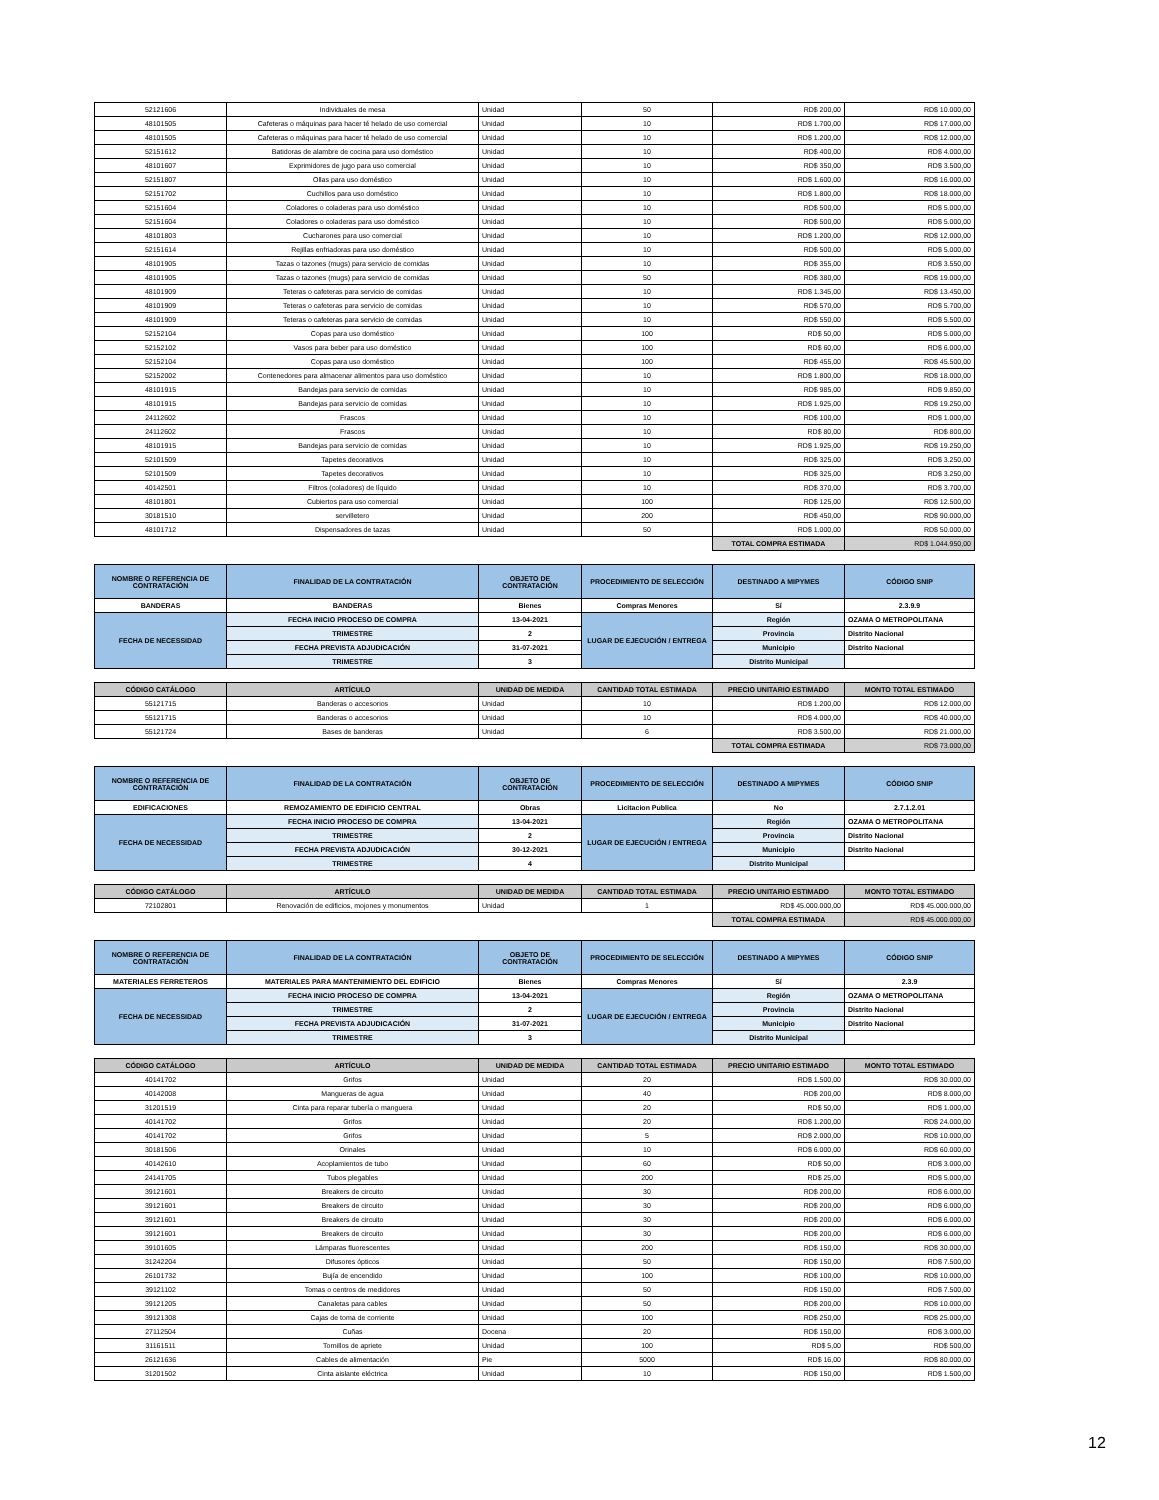| 52121606 | Individuales de mesa | Unidad | 50 | RD$ 200,00 | RD$ 10.000,00 |
| 48101505 | Cafeteras o máquinas para hacer té helado de uso comercial | Unidad | 10 | RD$ 1.700,00 | RD$ 17.000,00 |
| 48101505 | Cafeteras o máquinas para hacer té helado de uso comercial | Unidad | 10 | RD$ 1.200,00 | RD$ 12.000,00 |
| 52151612 | Batidoras de alambre de cocina para uso doméstico | Unidad | 10 | RD$ 400,00 | RD$ 4.000,00 |
| 48101607 | Exprimidores de jugo para uso comercial | Unidad | 10 | RD$ 350,00 | RD$ 3.500,00 |
| 52151807 | Ollas para uso doméstico | Unidad | 10 | RD$ 1.600,00 | RD$ 16.000,00 |
| 52151702 | Cuchillos para uso doméstico | Unidad | 10 | RD$ 1.800,00 | RD$ 18.000,00 |
| 52151604 | Coladores o coladeras para uso doméstico | Unidad | 10 | RD$ 500,00 | RD$ 5.000,00 |
| 52151604 | Coladores o coladeras para uso doméstico | Unidad | 10 | RD$ 500,00 | RD$ 5.000,00 |
| 48101803 | Cucharones para uso comercial | Unidad | 10 | RD$ 1.200,00 | RD$ 12.000,00 |
| 52151614 | Rejillas enfriadoras para uso doméstico | Unidad | 10 | RD$ 500,00 | RD$ 5.000,00 |
| 48101905 | Tazas o tazones (mugs) para servicio de comidas | Unidad | 10 | RD$ 355,00 | RD$ 3.550,00 |
| 48101905 | Tazas o tazones (mugs) para servicio de comidas | Unidad | 50 | RD$ 380,00 | RD$ 19.000,00 |
| 48101909 | Teteras o cafeteras para servicio de comidas | Unidad | 10 | RD$ 1.345,00 | RD$ 13.450,00 |
| 48101909 | Teteras o cafeteras para servicio de comidas | Unidad | 10 | RD$ 570,00 | RD$ 5.700,00 |
| 48101909 | Teteras o cafeteras para servicio de comidas | Unidad | 10 | RD$ 550,00 | RD$ 5.500,00 |
| 52152104 | Copas para uso doméstico | Unidad | 100 | RD$ 50,00 | RD$ 5.000,00 |
| 52152102 | Vasos para beber para uso doméstico | Unidad | 100 | RD$ 60,00 | RD$ 6.000,00 |
| 52152104 | Copas para uso doméstico | Unidad | 100 | RD$ 455,00 | RD$ 45.500,00 |
| 52152002 | Contenedores para almacenar alimentos para uso doméstico | Unidad | 10 | RD$ 1.800,00 | RD$ 18.000,00 |
| 48101915 | Bandejas para servicio de comidas | Unidad | 10 | RD$ 985,00 | RD$ 9.850,00 |
| 48101915 | Bandejas para servicio de comidas | Unidad | 10 | RD$ 1.925,00 | RD$ 19.250,00 |
| 24112602 | Frascos | Unidad | 10 | RD$ 100,00 | RD$ 1.000,00 |
| 24112602 | Frascos | Unidad | 10 | RD$ 80,00 | RD$ 800,00 |
| 48101915 | Bandejas para servicio de comidas | Unidad | 10 | RD$ 1.925,00 | RD$ 19.250,00 |
| 52101509 | Tapetes decorativos | Unidad | 10 | RD$ 325,00 | RD$ 3.250,00 |
| 52101509 | Tapetes decorativos | Unidad | 10 | RD$ 325,00 | RD$ 3.250,00 |
| 40142501 | Filtros (coladores) de líquido | Unidad | 10 | RD$ 370,00 | RD$ 3.700,00 |
| 48101801 | Cubiertos para uso comercial | Unidad | 100 | RD$ 125,00 | RD$ 12.500,00 |
| 30181510 | servilletero | Unidad | 200 | RD$ 450,00 | RD$ 90.000,00 |
| 48101712 | Dispensadores de tazas | Unidad | 50 | RD$ 1.000,00 | RD$ 50.000,00 |
| | | | | TOTAL COMPRA ESTIMADA | RD$ 1.044.950,00 |
| NOMBRE O REFERENCIA DE CONTRATACIÓN | FINALIDAD DE LA CONTRATACIÓN | OBJETO DE CONTRATACIÓN | PROCEDIMIENTO DE SELECCIÓN | DESTINADO A MIPYMES | CÓDIGO SNIP |
| --- | --- | --- | --- | --- | --- |
| BANDERAS | BANDERAS | Bienes | Compras Menores | Sí | 2.3.9.9 |
| FECHA DE NECESSIDAD | FECHA INICIO PROCESO DE COMPRA | 13-04-2021 | LUGAR DE EJECUCIÓN / ENTREGA | Región | OZAMA O METROPOLITANA |
| | TRIMESTRE | 2 | | Provincia | Distrito Nacional |
| | FECHA PREVISTA ADJUDICACIÓN | 31-07-2021 | | Municipio | Distrito Nacional |
| | TRIMESTRE | 3 | | Distrito Municipal | |
| CÓDIGO CATÁLOGO | ARTÍCULO | UNIDAD DE MEDIDA | CANTIDAD TOTAL ESTIMADA | PRECIO UNITARIO ESTIMADO | MONTO TOTAL ESTIMADO |
| --- | --- | --- | --- | --- | --- |
| 55121715 | Banderas o accesorios | Unidad | 10 | RD$ 1.200,00 | RD$ 12.000,00 |
| 55121715 | Banderas o accesorios | Unidad | 10 | RD$ 4.000,00 | RD$ 40.000,00 |
| 55121724 | Bases de banderas | Unidad | 6 | RD$ 3.500,00 | RD$ 21.000,00 |
| | | | | TOTAL COMPRA ESTIMADA | RD$ 73.000,00 |
| NOMBRE O REFERENCIA DE CONTRATACIÓN | FINALIDAD DE LA CONTRATACIÓN | OBJETO DE CONTRATACIÓN | PROCEDIMIENTO DE SELECCIÓN | DESTINADO A MIPYMES | CÓDIGO SNIP |
| --- | --- | --- | --- | --- | --- |
| EDIFICACIONES | REMOZAMIENTO DE EDIFICIO CENTRAL | Obras | Licitacion Publica | No | 2.7.1.2.01 |
| FECHA DE NECESSIDAD | FECHA INICIO PROCESO DE COMPRA | 13-04-2021 | LUGAR DE EJECUCIÓN / ENTREGA | Región | OZAMA O METROPOLITANA |
| | TRIMESTRE | 2 | | Provincia | Distrito Nacional |
| | FECHA PREVISTA ADJUDICACIÓN | 30-12-2021 | | Municipio | Distrito Nacional |
| | TRIMESTRE | 4 | | Distrito Municipal | |
| CÓDIGO CATÁLOGO | ARTÍCULO | UNIDAD DE MEDIDA | CANTIDAD TOTAL ESTIMADA | PRECIO UNITARIO ESTIMADO | MONTO TOTAL ESTIMADO |
| --- | --- | --- | --- | --- | --- |
| 72102801 | Renovación de edificios, mojones y monumentos | Unidad | 1 | RD$ 45.000.000,00 | RD$ 45.000.000,00 |
| | | | | TOTAL COMPRA ESTIMADA | RD$ 45.000.000,00 |
| NOMBRE O REFERENCIA DE CONTRATACIÓN | FINALIDAD DE LA CONTRATACIÓN | OBJETO DE CONTRATACIÓN | PROCEDIMIENTO DE SELECCIÓN | DESTINADO A MIPYMES | CÓDIGO SNIP |
| --- | --- | --- | --- | --- | --- |
| MATERIALES FERRETEROS | MATERIALES PARA MANTENIMIENTO DEL EDIFICIO | Bienes | Compras Menores | Sí | 2.3.9 |
| FECHA DE NECESSIDAD | FECHA INICIO PROCESO DE COMPRA | 13-04-2021 | LUGAR DE EJECUCIÓN / ENTREGA | Región | OZAMA O METROPOLITANA |
| | TRIMESTRE | 2 | | Provincia | Distrito Nacional |
| | FECHA PREVISTA ADJUDICACIÓN | 31-07-2021 | | Municipio | Distrito Nacional |
| | TRIMESTRE | 3 | | Distrito Municipal | |
| CÓDIGO CATÁLOGO | ARTÍCULO | UNIDAD DE MEDIDA | CANTIDAD TOTAL ESTIMADA | PRECIO UNITARIO ESTIMADO | MONTO TOTAL ESTIMADO |
| --- | --- | --- | --- | --- | --- |
| 40141702 | Grifos | Unidad | 20 | RD$ 1.500,00 | RD$ 30.000,00 |
| 40142008 | Mangueras de agua | Unidad | 40 | RD$ 200,00 | RD$ 8.000,00 |
| 31201519 | Cinta para reparar tubería o manguera | Unidad | 20 | RD$ 50,00 | RD$ 1.000,00 |
| 40141702 | Grifos | Unidad | 20 | RD$ 1.200,00 | RD$ 24.000,00 |
| 40141702 | Grifos | Unidad | 5 | RD$ 2.000,00 | RD$ 10.000,00 |
| 30181506 | Orinales | Unidad | 10 | RD$ 6.000,00 | RD$ 60.000,00 |
| 40142610 | Acoplamientos de tubo | Unidad | 60 | RD$ 50,00 | RD$ 3.000,00 |
| 24141705 | Tubos plegables | Unidad | 200 | RD$ 25,00 | RD$ 5.000,00 |
| 39121601 | Breakers de circuito | Unidad | 30 | RD$ 200,00 | RD$ 6.000,00 |
| 39121601 | Breakers de circuito | Unidad | 30 | RD$ 200,00 | RD$ 6.000,00 |
| 39121601 | Breakers de circuito | Unidad | 30 | RD$ 200,00 | RD$ 6.000,00 |
| 39121601 | Breakers de circuito | Unidad | 30 | RD$ 200,00 | RD$ 6.000,00 |
| 39101605 | Lámparas fluorescentes | Unidad | 200 | RD$ 150,00 | RD$ 30.000,00 |
| 31242204 | Difusores ópticos | Unidad | 50 | RD$ 150,00 | RD$ 7.500,00 |
| 26101732 | Bujía de encendido | Unidad | 100 | RD$ 100,00 | RD$ 10.000,00 |
| 39121102 | Tomas o centros de medidores | Unidad | 50 | RD$ 150,00 | RD$ 7.500,00 |
| 39121205 | Canaletas para cables | Unidad | 50 | RD$ 200,00 | RD$ 10.000,00 |
| 39121308 | Cajas de toma de corriente | Unidad | 100 | RD$ 250,00 | RD$ 25.000,00 |
| 27112504 | Cuñas | Docena | 20 | RD$ 150,00 | RD$ 3.000,00 |
| 31161511 | Tornillos de apriete | Unidad | 100 | RD$ 5,00 | RD$ 500,00 |
| 26121636 | Cables de alimentación | Pie | 5000 | RD$ 16,00 | RD$ 80.000,00 |
| 31201502 | Cinta aislante eléctrica | Unidad | 10 | RD$ 150,00 | RD$ 1.500,00 |
12